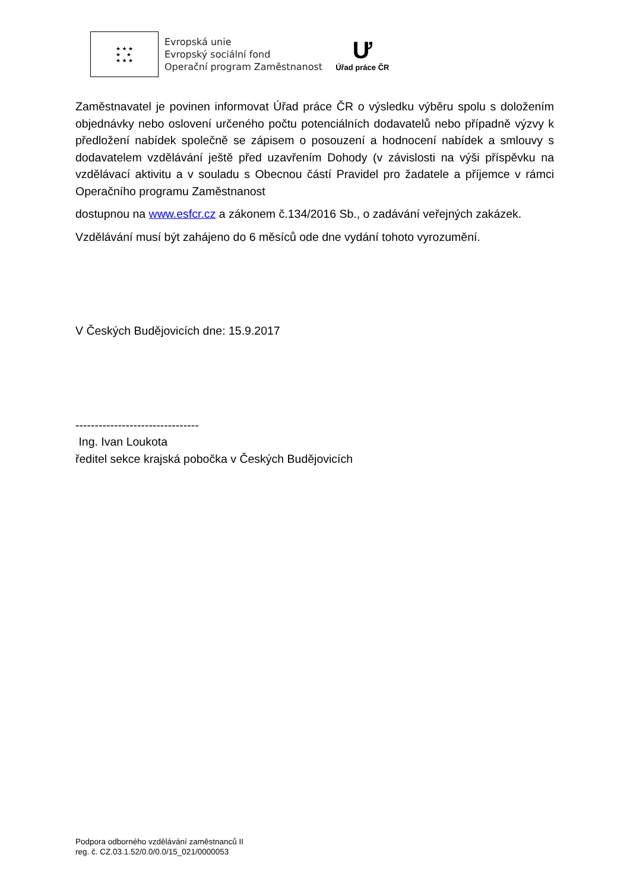★ ★ ★
★ ★
★ ★ ★
Evropská unie
Evropský sociální fond
Operační program Zaměstnanost
Ư
Úřad práce ČR
Zaměstnavatel je povinen informovat Úřad práce ČR o výsledku výběru spolu s doložením objednávky nebo oslovení určeného počtu potenciálních dodavatelů nebo případně výzvy k předložení nabídek společně se zápisem o posouzení a hodnocení nabídek a smlouvy s dodavatelem vzdělávání ještě před uzavřením Dohody (v závislosti na výši příspěvku na vzdělávací aktivitu a v souladu s Obecnou částí Pravidel pro žadatele a příjemce v rámci Operačního programu Zaměstnanost
dostupnou na www.esfcr.cz a zákonem č.134/2016 Sb., o zadávání veřejných zakázek.
Vzdělávání musí být zahájeno do 6 měsíců ode dne vydání tohoto vyrozumění.
V Českých Budějovicích dne: 15.9.2017
--------------------------------
Ing. Ivan Loukota
ředitel sekce krajská pobočka v Českých Budějovicích
Podpora odborného vzdělávání zaměstnanců II
reg. č. CZ.03.1.52/0.0/0.0/15_021/0000053